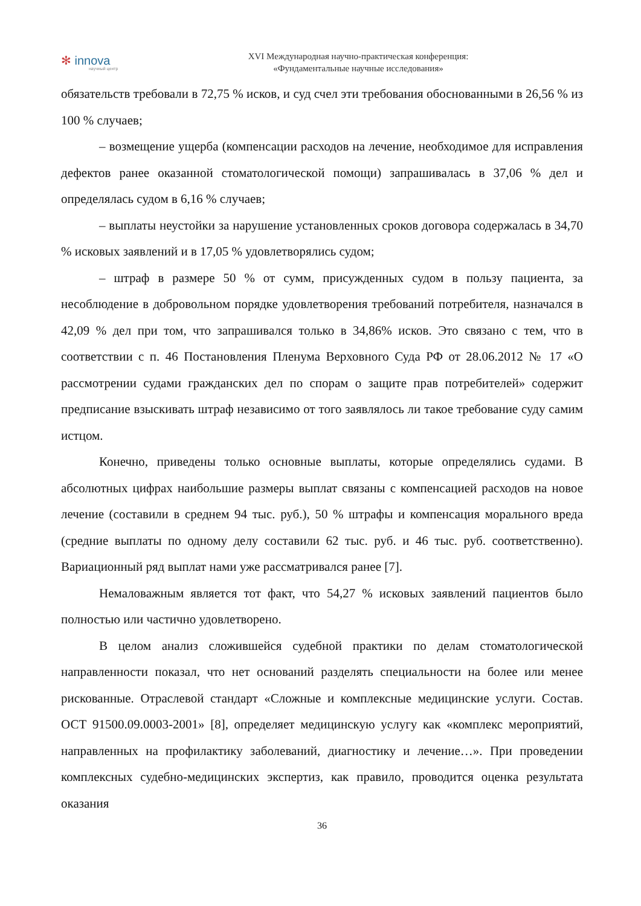✻ innova
научный центр
XVI Международная научно-практическая конференция:
«Фундаментальные научные исследования»
обязательств требовали в 72,75 % исков, и суд счел эти требования обоснованными в 26,56 % из 100 % случаев;
– возмещение ущерба (компенсации расходов на лечение, необходимое для исправления дефектов ранее оказанной стоматологической помощи) запрашивалась в 37,06 % дел и определялась судом в 6,16 % случаев;
– выплаты неустойки за нарушение установленных сроков договора содержалась в 34,70 % исковых заявлений и в 17,05 % удовлетворялись судом;
– штраф в размере 50 % от сумм, присужденных судом в пользу пациента, за несоблюдение в добровольном порядке удовлетворения требований потребителя, назначался в 42,09 % дел при том, что запрашивался только в 34,86% исков. Это связано с тем, что в соответствии с п. 46 Постановления Пленума Верховного Суда РФ от 28.06.2012 № 17 «О рассмотрении судами гражданских дел по спорам о защите прав потребителей» содержит предписание взыскивать штраф независимо от того заявлялось ли такое требование суду самим истцом.
Конечно, приведены только основные выплаты, которые определялись судами. В абсолютных цифрах наибольшие размеры выплат связаны с компенсацией расходов на новое лечение (составили в среднем 94 тыс. руб.), 50 % штрафы и компенсация морального вреда (средние выплаты по одному делу составили 62 тыс. руб. и 46 тыс. руб. соответственно). Вариационный ряд выплат нами уже рассматривался ранее [7].
Немаловажным является тот факт, что 54,27 % исковых заявлений пациентов было полностью или частично удовлетворено.
В целом анализ сложившейся судебной практики по делам стоматологической направленности показал, что нет оснований разделять специальности на более или менее рискованные. Отраслевой стандарт «Сложные и комплексные медицинские услуги. Состав. ОСТ 91500.09.0003-2001» [8], определяет медицинскую услугу как «комплекс мероприятий, направленных на профилактику заболеваний, диагностику и лечение…». При проведении комплексных судебно-медицинских экспертиз, как правило, проводится оценка результата оказания
36